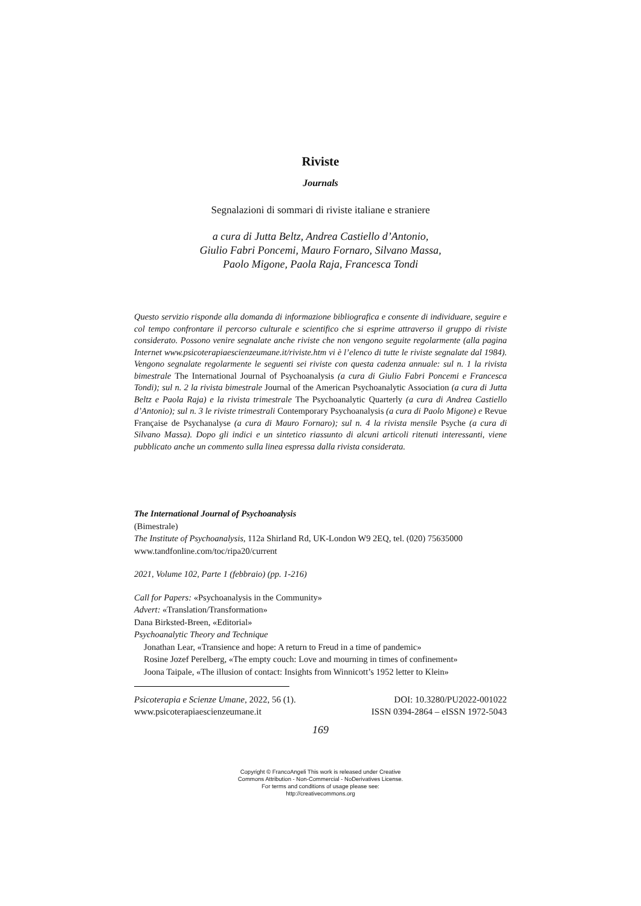Riviste
Journals
Segnalazioni di sommari di riviste italiane e straniere
a cura di Jutta Beltz, Andrea Castiello d’Antonio,
Giulio Fabri Poncemi, Mauro Fornaro, Silvano Massa,
Paolo Migone, Paola Raja, Francesca Tondi
Questo servizio risponde alla domanda di informazione bibliografica e consente di individuare, seguire e col tempo confrontare il percorso culturale e scientifico che si esprime attraverso il gruppo di riviste considerato. Possono venire segnalate anche riviste che non vengono seguite regolarmente (alla pagina Internet www.psicoterapiaescienzeumane.it/riviste.htm vi è l’elenco di tutte le riviste segnalate dal 1984). Vengono segnalate regolarmente le seguenti sei riviste con questa cadenza annuale: sul n. 1 la rivista bimestrale The International Journal of Psychoanalysis (a cura di Giulio Fabri Poncemi e Francesca Tondi); sul n. 2 la rivista bimestrale Journal of the American Psychoanalytic Association (a cura di Jutta Beltz e Paola Raja) e la rivista trimestrale The Psychoanalytic Quarterly (a cura di Andrea Castiello d’Antonio); sul n. 3 le riviste trimestrali Contemporary Psychoanalysis (a cura di Paolo Migone) e Revue Française de Psychanalyse (a cura di Mauro Fornaro); sul n. 4 la rivista mensile Psyche (a cura di Silvano Massa). Dopo gli indici e un sintetico riassunto di alcuni articoli ritenuti interessanti, viene pubblicato anche un commento sulla linea espressa dalla rivista considerata.
The International Journal of Psychoanalysis
(Bimestrale)
The Institute of Psychoanalysis, 112a Shirland Rd, UK-London W9 2EQ, tel. (020) 75635000
www.tandfonline.com/toc/ripa20/current
2021, Volume 102, Parte 1 (febbraio) (pp. 1-216)
Call for Papers: «Psychoanalysis in the Community»
Advert: «Translation/Transformation»
Dana Birksted-Breen, «Editorial»
Psychoanalytic Theory and Technique
Jonathan Lear, «Transience and hope: A return to Freud in a time of pandemic»
Rosine Jozef Perelberg, «The empty couch: Love and mourning in times of confinement»
Joona Taipale, «The illusion of contact: Insights from Winnicott’s 1952 letter to Klein»
Psicoterapia e Scienze Umane, 2022, 56 (1). DOI: 10.3280/PU2022-001022
www.psicoterapiaescienzeumane.it ISSN 0394-2864 – eISSN 1972-5043
169
Copyright © FrancoAngeli This work is released under Creative
Commons Attribution - Non-Commercial - NoDerivatives License.
For terms and conditions of usage please see:
http://creativecommons.org